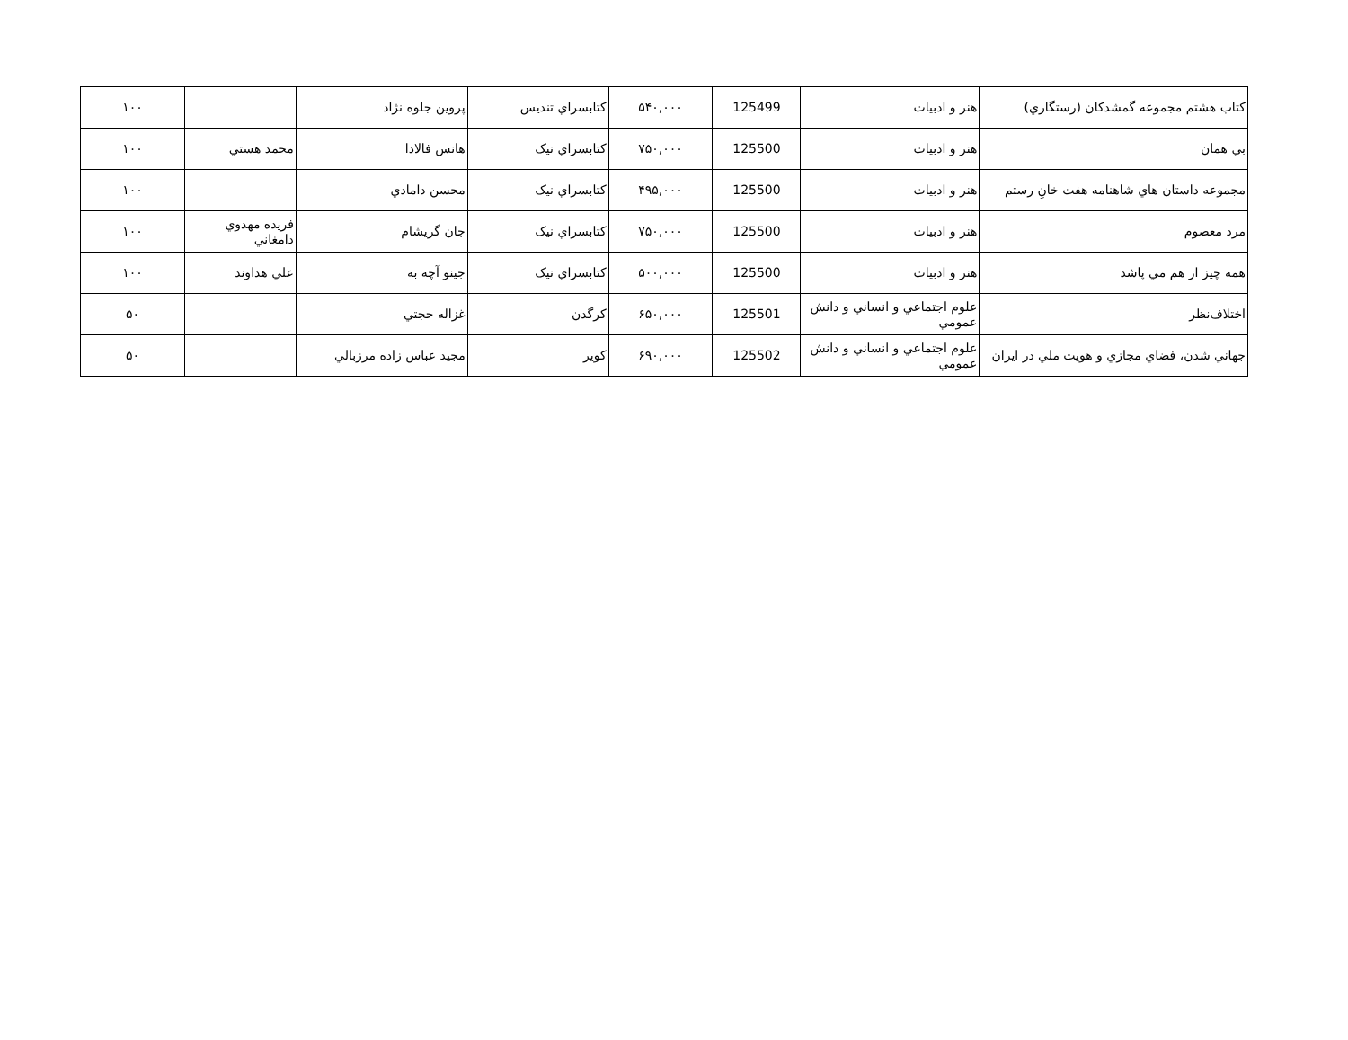| کتاب هشتم مجموعه گمشدکان (رستگاري) | هنر و ادبيات | 125499 | ۵۴۰,۰۰۰ | کتابسراي تنديس | پروين جلوه نژاد | | ۱۰۰ |
| بي همان | هنر و ادبيات | 125500 | ۷۵۰,۰۰۰ | کتابسراي نيک | هانس فالادا | محمد هستي | ۱۰۰ |
| مجموعه داستان هاي شاهنامه هفت خانِ رستم | هنر و ادبيات | 125500 | ۴۹۵,۰۰۰ | کتابسراي نيک | محسن دامادي | | ۱۰۰ |
| مرد معصوم | هنر و ادبيات | 125500 | ۷۵۰,۰۰۰ | کتابسراي نيک | جان گريشام | فريده مهدوي دامغاني | ۱۰۰ |
| همه چيز از هم مي پاشد | هنر و ادبيات | 125500 | ۵۰۰,۰۰۰ | کتابسراي نيک | جينو آچه به | علي هداوند | ۱۰۰ |
| اختلاف‌نظر | علوم اجتماعي و انساني و دانش عمومي | 125501 | ۶۵۰,۰۰۰ | کرگدن | غزاله حجتي | | ۵۰ |
| جهاني شدن، فضاي مجازي و هويت ملي در ايران | علوم اجتماعي و انساني و دانش عمومي | 125502 | ۶۹۰,۰۰۰ | کوير | مجيد عباس زاده مرزبالي | | ۵۰ |